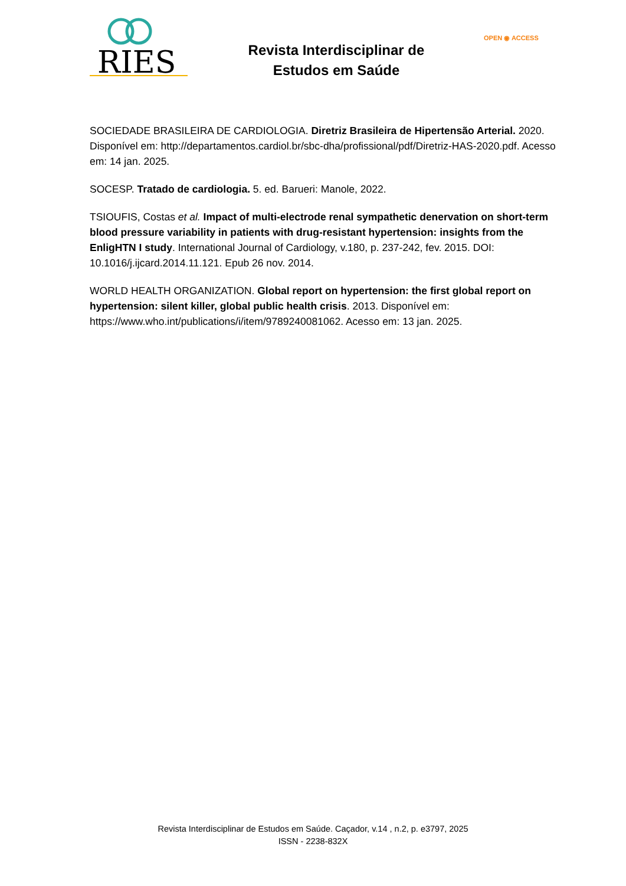RIES
Revista Interdisciplinar de
Estudos em Saúde
OPEN ◉ ACCESS
SOCIEDADE BRASILEIRA DE CARDIOLOGIA. Diretriz Brasileira de Hipertensão Arterial. 2020. Disponível em: http://departamentos.cardiol.br/sbc-dha/profissional/pdf/Diretriz-HAS-2020.pdf. Acesso em: 14 jan. 2025.
SOCESP. Tratado de cardiologia. 5. ed. Barueri: Manole, 2022.
TSIOUFIS, Costas et al. Impact of multi-electrode renal sympathetic denervation on short-term blood pressure variability in patients with drug-resistant hypertension: insights from the EnligHTN I study. International Journal of Cardiology, v.180, p. 237-242, fev. 2015. DOI: 10.1016/j.ijcard.2014.11.121. Epub 26 nov. 2014.
WORLD HEALTH ORGANIZATION. Global report on hypertension: the first global report on hypertension: silent killer, global public health crisis. 2013. Disponível em: https://www.who.int/publications/i/item/9789240081062. Acesso em: 13 jan. 2025.
Revista Interdisciplinar de Estudos em Saúde. Caçador, v.14 , n.2, p. e3797, 2025
ISSN - 2238-832X